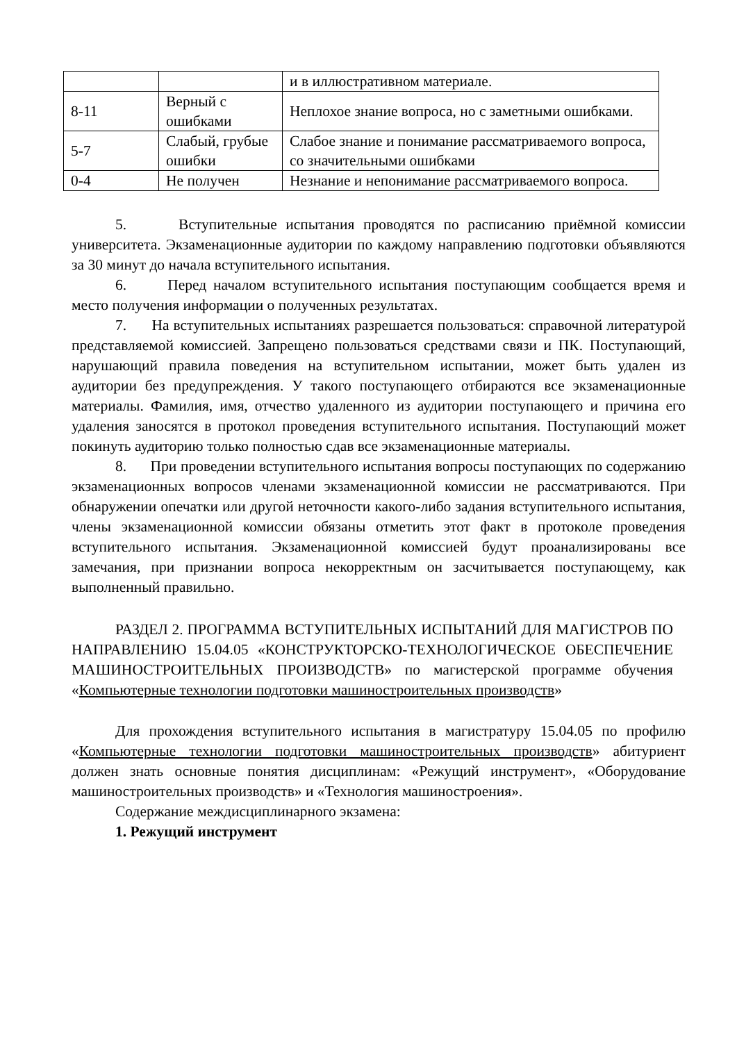| | | и в иллюстративном материале. |
| 8-11 | Верный с ошибками | Неплохое знание вопроса, но с заметными ошибками. |
| 5-7 | Слабый, грубые ошибки | Слабое знание и понимание рассматриваемого вопроса, со значительными ошибками |
| 0-4 | Не получен | Незнание и непонимание рассматриваемого вопроса. |
5. Вступительные испытания проводятся по расписанию приёмной комиссии университета. Экзаменационные аудитории по каждому направлению подготовки объявляются за 30 минут до начала вступительного испытания.
6. Перед началом вступительного испытания поступающим сообщается время и место получения информации о полученных результатах.
7. На вступительных испытаниях разрешается пользоваться: справочной литературой представляемой комиссией. Запрещено пользоваться средствами связи и ПК. Поступающий, нарушающий правила поведения на вступительном испытании, может быть удален из аудитории без предупреждения. У такого поступающего отбираются все экзаменационные материалы. Фамилия, имя, отчество удаленного из аудитории поступающего и причина его удаления заносятся в протокол проведения вступительного испытания. Поступающий может покинуть аудиторию только полностью сдав все экзаменационные материалы.
8. При проведении вступительного испытания вопросы поступающих по содержанию экзаменационных вопросов членами экзаменационной комиссии не рассматриваются. При обнаружении опечатки или другой неточности какого-либо задания вступительного испытания, члены экзаменационной комиссии обязаны отметить этот факт в протоколе проведения вступительного испытания. Экзаменационной комиссией будут проанализированы все замечания, при признании вопроса некорректным он засчитывается поступающему, как выполненный правильно.
РАЗДЕЛ 2. ПРОГРАММА ВСТУПИТЕЛЬНЫХ ИСПЫТАНИЙ ДЛЯ МАГИСТРОВ ПО НАПРАВЛЕНИЮ 15.04.05 «КОНСТРУКТОРСКО-ТЕХНОЛОГИЧЕСКОЕ ОБЕСПЕЧЕНИЕ МАШИНОСТРОИТЕЛЬНЫХ ПРОИЗВОДСТВ» по магистерской программе обучения «Компьютерные технологии подготовки машиностроительных производств»
Для прохождения вступительного испытания в магистратуру 15.04.05 по профилю «Компьютерные технологии подготовки машиностроительных производств» абитуриент должен знать основные понятия дисциплинам: «Режущий инструмент», «Оборудование машиностроительных производств» и «Технология машиностроения».
Содержание междисциплинарного экзамена:
1. Режущий инструмент